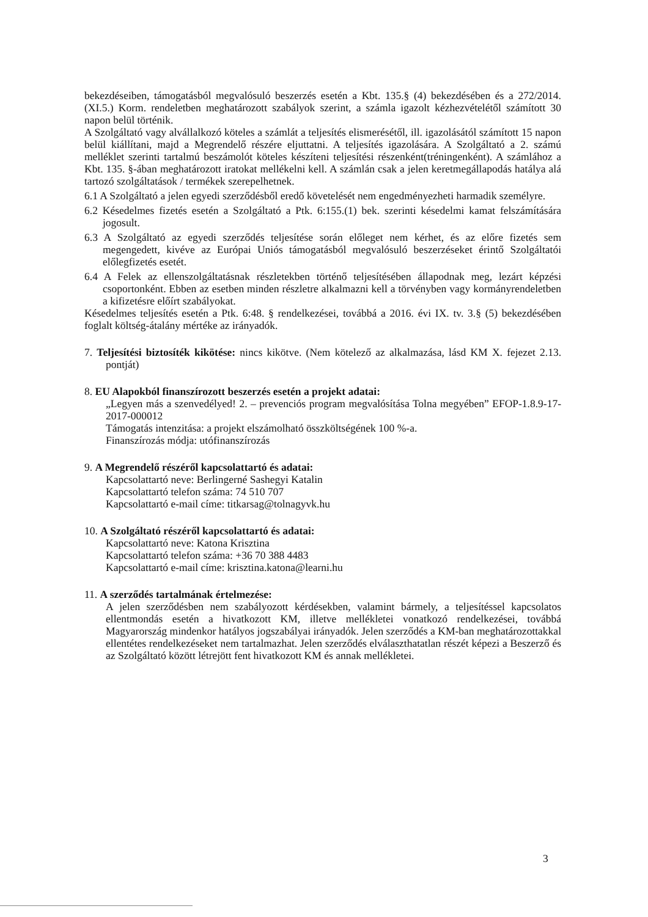bekezdéseiben, támogatásból megvalósuló beszerzés esetén a Kbt. 135.§ (4) bekezdésében és a 272/2014. (XI.5.) Korm. rendeletben meghatározott szabályok szerint, a számla igazolt kézhezvételétől számított 30 napon belül történik.
A Szolgáltató vagy alvállalkozó köteles a számlát a teljesítés elismerésétől, ill. igazolásától számított 15 napon belül kiállítani, majd a Megrendelő részére eljuttatni. A teljesítés igazolására. A Szolgáltató a 2. számú melléklet szerinti tartalmú beszámolót köteles készíteni teljesítési részenként(tréningenként). A számlához a Kbt. 135. §-ában meghatározott iratokat mellékelni kell. A számlán csak a jelen keretmegállapodás hatálya alá tartozó szolgáltatások / termékek szerepelhetnek.
6.1 A Szolgáltató a jelen egyedi szerződésből eredő követelését nem engedményezheti harmadik személyre.
6.2 Késedelmes fizetés esetén a Szolgáltató a Ptk. 6:155.(1) bek. szerinti késedelmi kamat felszámítására jogosult.
6.3 A Szolgáltató az egyedi szerződés teljesítése során előleget nem kérhet, és az előre fizetés sem megengedett, kivéve az Európai Uniós támogatásból megvalósuló beszerzéseket érintő Szolgáltatói előlegfizetés esetét.
6.4 A Felek az ellenszolgáltatásnak részletekben történő teljesítésében állapodnak meg, lezárt képzési csoportonként. Ebben az esetben minden részletre alkalmazni kell a törvényben vagy kormányrendeletben a kifizetésre előírt szabályokat.
Késedelmes teljesítés esetén a Ptk. 6:48. § rendelkezései, továbbá a 2016. évi IX. tv. 3.§ (5) bekezdésében foglalt költség-átalány mértéke az irányadók.
7. Teljesítési biztosíték kikötése: nincs kikötve. (Nem kötelező az alkalmazása, lásd KM X. fejezet 2.13. pontját)
8. EU Alapokból finanszírozott beszerzés esetén a projekt adatai:
„Legyen más a szenvedélyed! 2. – prevenciós program megvalósítása Tolna megyében” EFOP-1.8.9-17-2017-000012
Támogatás intenzitása: a projekt elszámolható összköltségének 100 %-a.
Finanszírozás módja: utófinanszírozás
9. A Megrendelő részéről kapcsolattartó és adatai:
Kapcsolattartó neve: Berlingerné Sashegyi Katalin
Kapcsolattartó telefon száma: 74 510 707
Kapcsolattartó e-mail címe: titkarsag@tolnagyvk.hu
10. A Szolgáltató részéről kapcsolattartó és adatai:
Kapcsolattartó neve: Katona Krisztina
Kapcsolattartó telefon száma: +36 70 388 4483
Kapcsolattartó e-mail címe: krisztina.katona@learni.hu
11. A szerződés tartalmának értelmezése:
A jelen szerződésben nem szabályozott kérdésekben, valamint bármely, a teljesítéssel kapcsolatos ellentmondás esetén a hivatkozott KM, illetve mellékletei vonatkozó rendelkezései, továbbá Magyarország mindenkor hatályos jogszabályai irányadók. Jelen szerződés a KM-ban meghatározottakkal ellentétes rendelkezéseket nem tartalmazhat. Jelen szerződés elválaszthatatlan részét képezi a Beszerző és az Szolgáltató között létrejött fent hivatkozott KM és annak mellékletei.
3